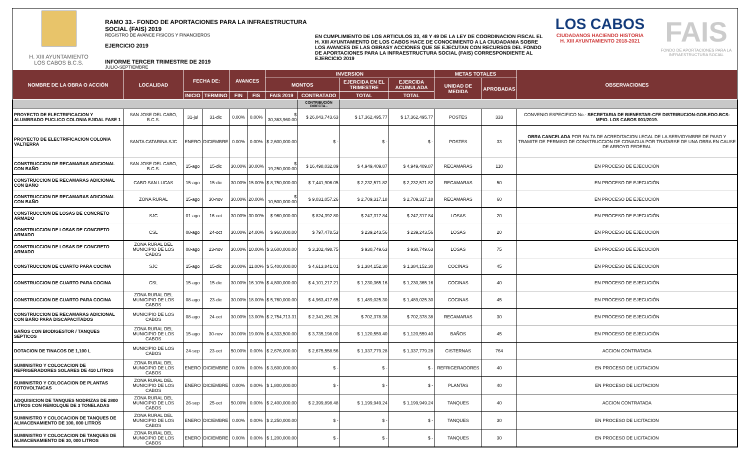H. XIII AYUNTAMIENTO
LOS CABOS B.C.S.
RAMO 33.- FONDO DE APORTACIONES PARA LA INFRAESTRUCTURA SOCIAL (FAIS) 2019
REGISTRO DE AVANCE FISICOS Y FINANCIEROS
EJERCICIO 2019
INFORME TERCER TRIMESTRE DE 2019
JULIO-SEPTIEMBRE
EN CUMPLIMIENTO DE LOS ARTICULOS 33, 48 Y 49 DE LA LEY DE COORDINACION FISCAL EL H. XIII AYUNTAMIENTO DE LOS CABOS HACE DE CONOCIMIENTO A LA CIUDADANIA SOBRE LOS AVANCES DE LAS OBRASY ACCIONES QUE SE EJECUTAN CON RECURSOS DEL FONDO DE APORTACIONES PARA LA INFRAESTRUCTURA SOCIAL (FAIS) CORRESPONDIENTE AL EJERCICIO 2019
LOS CABOS
CIUDADANOS HACIENDO HISTORIA
H. XIII AYUNTAMIENTO 2018-2021
FAIS
FONDO DE APORTACIONES PARA LA INFRAESTRUCTURA SOCIAL
| NOMBRE DE LA OBRA O ACCIÓN | LOCALIDAD | FECHA DE: | | AVANCES | | INVERSION | | | | METAS TOTALES | | OBSERVACIONES |
| --- | --- | --- | --- | --- | --- | --- | --- | --- | --- | --- | --- | --- |
| | | | | | | MONTOS | | EJERCIDA EN EL TRIMESTRE | EJERCIDA ACUMULADA | UNIDAD DE MEDIDA | APROBADAS | |
| | | INICIO | TERMINO | FIN | FIS | FAIS 2019 | CONTRATADO | TOTAL | TOTAL | | | |
| | | | | | | | CONTRIBUCIÓN DIRECTA.- | | | | | |
| PROYECTO DE ELECTRIFICACION Y ALUMBRADO PUCLICO COLONIA EJIDAL FASE 1 | SAN JOSE DEL CABO, B.C.S. | 31-jul | 31-dic | 0.00% | 0.00% | $ 30,363,960.00 | $ 26,043,743.63 | $ 17,362,495.77 | $ 17,362,495.77 | POSTES | 333 | CONVENIO ESPECIFICO No.- SECRETARIA DE BIENESTAR-CFE DISTRIBUCION-GOB.EDO.BCS-MPIO. LOS CABOS 001/2019. |
| PROYECTO DE ELECTRIFICACION COLONIA VALTIERRA | SANTA CATARINA SJC | ENERO | DICIEMBRE | 0.00% | 0.00% | $ 2,600,000.00 | $ - | $ - | $ - | POSTES | 33 | OBRA CANCELADA POR FALTA DE ACREDITACION LEGAL DE LA SERVIDYMBRE DE PASO Y TRAMITE DE PERMISO DE CONSTRUCCION DE CONAGUA POR TRATARSE DE UNA OBRA EN CAUSE DE ARROYO FEDERAL |
| CONSTRUCCION DE RECAMARAS ADICIONAL CON BAÑO | SAN JOSE DEL CABO, B.C.S. | 15-ago | 15-dic | 30.00% | 30.00% | $ 19,250,000.00 | $ 16,498,032.89 | $ 4,949,409.87 | $ 4,949,409.87 | RECAMARAS | 110 | EN PROCESO DE EJECUCIÓN |
| CONSTRUCCION DE RECAMARAS ADICIONAL CON BAÑO | CABO SAN LUCAS | 15-ago | 15-dic | 30.00% | 15.00% | $ 8,750,000.00 | $ 7,441,906.05 | $ 2,232,571.82 | $ 2,232,571.82 | RECAMARAS | 50 | EN PROCESO DE EJECUCIÓN |
| CONSTRUCCION DE RECAMARAS ADICIONAL CON BAÑO | ZONA RURAL | 15-ago | 30-nov | 30.00% | 20.00% | $ 10,500,000.00 | $ 9,031,057.26 | $ 2,709,317.18 | $ 2,709,317.18 | RECAMARAS | 60 | EN PROCESO DE EJECUCIÓN |
| CONSTRUCCION DE LOSAS DE CONCRETO ARMADO | SJC | 01-ago | 16-oct | 30.00% | 30.00% | $ 960,000.00 | $ 824,392.80 | $ 247,317.84 | $ 247,317.84 | LOSAS | 20 | EN PROCESO DE EJECUCIÓN |
| CONSTRUCCION DE LOSAS DE CONCRETO ARMADO | CSL | 08-ago | 24-oct | 30.00% | 24.00% | $ 960,000.00 | $ 797,478.53 | $ 239,243.56 | $ 239,243.56 | LOSAS | 20 | EN PROCESO DE EJECUCIÓN |
| CONSTRUCCION DE LOSAS DE CONCRETO ARMADO | ZONA RURAL DEL MUNICIPIO DE LOS CABOS | 08-ago | 23-nov | 30.00% | 10.00% | $ 3,600,000.00 | $ 3,102,498.75 | $ 930,749.63 | $ 930,749.63 | LOSAS | 75 | EN PROCESO DE EJECUCIÓN |
| CONSTRUCCION DE CUARTO PARA COCINA | SJC | 15-ago | 15-dic | 30.00% | 11.00% | $ 5,400,000.00 | $ 4,613,841.01 | $ 1,384,152.30 | $ 1,384,152.30 | COCINAS | 45 | EN PROCESO DE EJECUCIÓN |
| CONSTRUCCION DE CUARTO PARA COCINA | CSL | 15-ago | 15-dic | 30.00% | 16.10% | $ 4,800,000.00 | $ 4,101,217.21 | $ 1,230,365.16 | $ 1,230,365.16 | COCINAS | 40 | EN PROCESO DE EJECUCIÓN |
| CONSTRUCCION DE CUARTO PARA COCINA | ZONA RURAL DEL MUNICIPIO DE LOS CABOS | 08-ago | 23-dic | 30.00% | 18.00% | $ 5,760,000.00 | $ 4,963,417.65 | $ 1,489,025.30 | $ 1,489,025.30 | COCINAS | 45 | EN PROCESO DE EJECUCIÓN |
| CONSTRUCCION DE RECAMARAS ADICIONAL CON BAÑO PARA DISCAPACITADOS | MUNICIPIO DE LOS CABOS | 08-ago | 24-oct | 30.00% | 13.00% | $ 2,754,713.31 | $ 2,341,261.26 | $ 702,378.38 | $ 702,378.38 | RECAMARAS | 30 | EN PROCESO DE EJECUCIÓN |
| BAÑOS CON BIODIGESTOR / TANQUES SEPTICOS | ZONA RURAL DEL MUNICIPIO DE LOS CABOS | 15-ago | 30-nov | 30.00% | 19.00% | $ 4,333,500.00 | $ 3,735,198.00 | $ 1,120,559.40 | $ 1,120,559.40 | BAÑOS | 45 | EN PROCESO DE EJECUCIÓN |
| DOTACION DE TINACOS DE 1,100 L | MUNICIPIO DE LOS CABOS | 24-sep | 23-oct | 50.00% | 0.00% | $ 2,676,000.00 | $ 2,675,558.56 | $ 1,337,779.28 | $ 1,337,779.28 | CISTERNAS | 764 | ACCION CONTRATADA |
| SUMINISTRO Y COLOCACION DE REFRIGERADORES SOLARES DE 410 LITROS | ZONA RURAL DEL MUNICIPIO DE LOS CABOS | ENERO | DICIEMBRE | 0.00% | 0.00% | $ 3,600,000.00 | $ - | $ - | $ - | REFRIGERADORES | 40 | EN PROCESO DE LICITACION |
| SUMINISTRO Y COLOCACION DE PLANTAS FOTOVOLTAICAS | ZONA RURAL DEL MUNICIPIO DE LOS CABOS | ENERO | DICIEMBRE | 0.00% | 0.00% | $ 1,800,000.00 | $ - | $ - | $ - | PLANTAS | 40 | EN PROCESO DE LICITACION |
| ADQUISICION DE TANQUES NODRIZAS DE 2800 LITROS CON REMOLQUE DE 3 TONELADAS | ZONA RURAL DEL MUNICIPIO DE LOS CABOS | 26-sep | 25-oct | 50.00% | 0.00% | $ 2,400,000.00 | $ 2,399,898.48 | $ 1,199,949.24 | $ 1,199,949.24 | TANQUES | 40 | ACCION CONTRATADA |
| SUMINISTRO Y COLOCACION DE TANQUES DE ALMACENAMIENTO DE 100, 000 LITROS | ZONA RURAL DEL MUNICIPIO DE LOS CABOS | ENERO | DICIEMBRE | 0.00% | 0.00% | $ 2,250,000.00 | $ - | $ - | $ - | TANQUES | 30 | EN PROCESO DE LICITACION |
| SUMINISTRO Y COLOCACION DE TANQUES DE ALMACENAMIENTO DE 30, 000 LITROS | ZONA RURAL DEL MUNICIPIO DE LOS CABOS | ENERO | DICIEMBRE | 0.00% | 0.00% | $ 1,200,000.00 | $ - | $ - | $ - | TANQUES | 30 | EN PROCESO DE LICITACION |